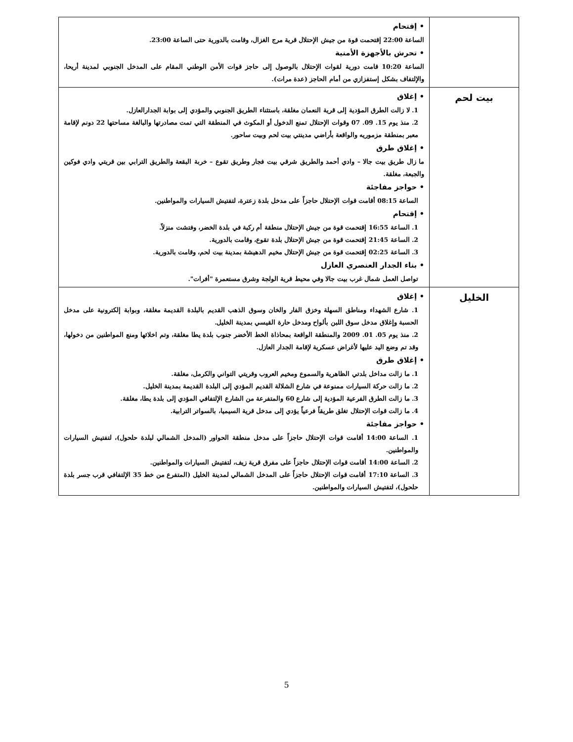| | • إقتحام الساعة 22:00 إقتحمت قوة من جيش الإحتلال قرية مرج الغزال، وقامت بالدورية حتى الساعة 23:00. • تحرش بالأجهزة الأمنية الساعة 10:20 قامت دورية لقوات الإحتلال بالوصول إلى حاجز قوات الأمن الوطني المقام على المدخل الجنوبي لمدينة أريحا، والإلتفاف بشكل إستفزازي من أمام الحاجز (عدة مرات). |
| بيت لحم | • إغلاق 1. لا زالت الطرق المؤدية إلى قرية النعمان مغلقة، باستثناء الطريق الجنوبي والمؤدي إلى بوابة الجدارالعازل. 2. منذ يوم 15. 09. 07 وقوات الإحتلال تمنع الدخول أو المكوث في المنطقة التي تمت مصادرتها والبالغة مساحتها 22 دونم لإقامة معبر بمنطقة مزموريه والواقعة بأراضي مدينتي بيت لحم وبيت ساحور. • إغلاق طرق ما زال طريق بيت جالا – وادي أحمد والطريق شرقي بيت فجار وطريق تقوع – خربة البقعة والطريق الترابي بين قريتي وادي فوكين والجبعة، مغلقة. • حواجز مفاجئة الساعة 08:15 أقامت قوات الإحتلال حاجزاً على مدخل بلدة زعترة، لتفتيش السيارات والمواطنين. • إقتحام 1. الساعة 16:55 إقتحمت قوة من جيش الإحتلال منطقة أم ركبة في بلدة الخضر، وفتشت منزلاً. 2. الساعة 21:45 إقتحمت قوة من جيش الإحتلال بلدة تقوع، وقامت بالدورية. 3. الساعة 02:25 إقتحمت قوة من جيش الإحتلال مخيم الدهيشة بمدينة بيت لحم، وقامت بالدورية. • بناء الجدار العنصري العازل تواصل العمل شمال غرب بيت جالا وفي محيط قرية الولجة وشرق مستعمرة "أفرات". |
| الخليل | • إغلاق 1. شارع الشهداء ومناطق السهلة وخزق الفار والخان وسوق الذهب القديم بالبلدة القديمة مغلقة، وبوابة إلكترونية على مدخل الحسبة وإغلاق مدخل سوق اللبن بألواح ومدخل حارة القيسي بمدينة الخليل. 2. منذ يوم 05. 01. 2009 والمنطقة الواقعة بمحاذاة الخط الأخضر جنوب بلدة يطا مغلقة، وتم اخلائها ومنع المواطنين من دخولها، وقد تم وضع اليد عليها لأغراض عسكرية لإقامة الجدار العازل. • إغلاق طرق 1. ما زالت مداخل بلدتي الظاهرية والسموع ومخيم العروب وقريتي التواني والكرمل، مغلقة. 2. ما زالت حركة السيارات ممنوعة في شارع الشلالة القديم المؤدي إلى البلدة القديمة بمدينة الخليل. 3. ما زالت الطرق الفرعية المؤدية إلى شارع 60 والمتفرعة من الشارع الإلتفافي المؤدي إلى بلدة يطا، مغلقة. 4. ما زالت قوات الإحتلال تغلق طريقاً فرعياً يؤدي إلى مدخل قرية السيميا، بالسواتر الترابية. • حواجز مفاجئة 1. الساعة 14:00 أقامت قوات الإحتلال حاجزاً على مدخل منطقة الحواور (المدخل الشمالي لبلدة حلحول)، لتفتيش السيارات والمواطنين. 2. الساعة 14:00 أقامت قوات الإحتلال حاجزاً على مفرق قرية زيف، لتفتيش السيارات والمواطنين. 3. الساعة 17:10 أقامت قوات الإحتلال حاجزاً على المدخل الشمالي لمدينة الخليل (المتفرع من خط 35 الإلتفافي قرب جسر بلدة حلحول)، لتفتيش السيارات والمواطنين. |
5